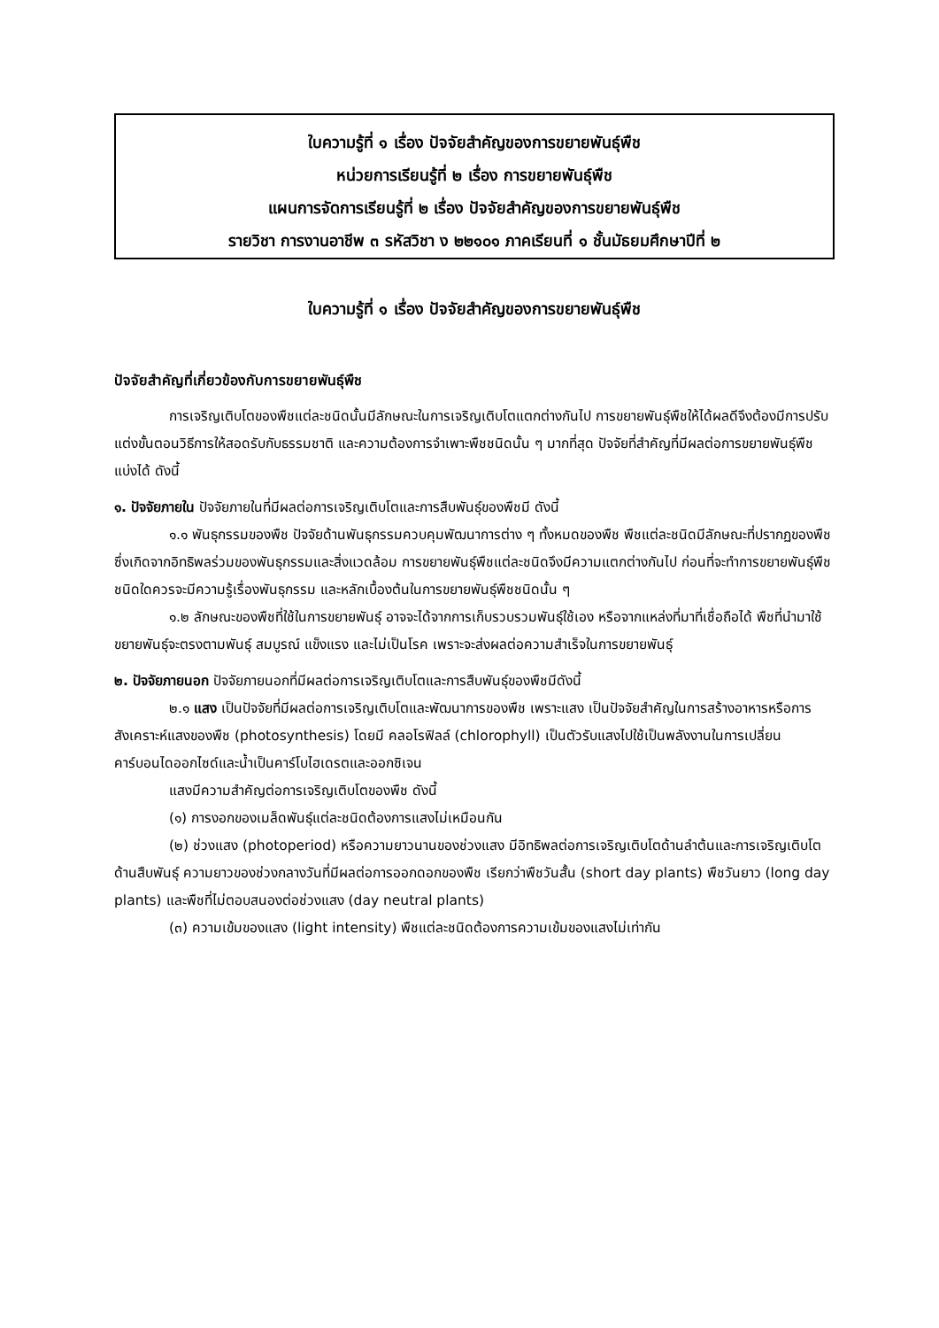ใบความรู้ที่ ๑ เรื่อง ปัจจัยสำคัญของการขยายพันธุ์พืช
หน่วยการเรียนรู้ที่ ๒ เรื่อง การขยายพันธุ์พืช
แผนการจัดการเรียนรู้ที่ ๒ เรื่อง ปัจจัยสำคัญของการขยายพันธุ์พืช
รายวิชา การงานอาชีพ ๓ รหัสวิชา ง ๒๒๑๐๑ ภาคเรียนที่ ๑ ชั้นมัธยมศึกษาปีที่ ๒
ใบความรู้ที่ ๑ เรื่อง ปัจจัยสำคัญของการขยายพันธุ์พืช
ปัจจัยสำคัญที่เกี่ยวข้องกับการขยายพันธุ์พืช
การเจริญเติบโตของพืชแต่ละชนิดนั้นมีลักษณะในการเจริญเติบโตแตกต่างกันไป การขยายพันธุ์พืชให้ได้ผลดีจึงต้องมีการปรับแต่งขั้นตอนวิธีการให้สอดรับกับธรรมชาติ และความต้องการจำเพาะพืชชนิดนั้น ๆ มากที่สุด ปัจจัยที่สำคัญที่มีผลต่อการขยายพันธุ์พืช แบ่งได้ ดังนี้
๑. ปัจจัยภายใน ปัจจัยภายในที่มีผลต่อการเจริญเติบโตและการสืบพันธุ์ของพืชมี ดังนี้
๑.๑ พันธุกรรมของพืช ปัจจัยด้านพันธุกรรมควบคุมพัฒนาการต่าง ๆ ทั้งหมดของพืช พืชแต่ละชนิดมีลักษณะที่ปรากฏของพืชซึ่งเกิดจากอิทธิพลร่วมของพันธุกรรมและสิ่งแวดล้อม การขยายพันธุ์พืชแต่ละชนิดจึงมีความแตกต่างกันไป ก่อนที่จะทำการขยายพันธุ์พืชชนิดใดควรจะมีความรู้เรื่องพันธุกรรม และหลักเบื้องต้นในการขยายพันธุ์พืชชนิดนั้น ๆ
๑.๒ ลักษณะของพืชที่ใช้ในการขยายพันธุ์ อาจจะได้จากการเก็บรวบรวมพันธุ์ใช้เอง หรือจากแหล่งที่มาที่เชื่อถือได้ พืชที่นำมาใช้ขยายพันธุ์จะตรงตามพันธุ์ สมบูรณ์ แข็งแรง และไม่เป็นโรค เพราะจะส่งผลต่อความสำเร็จในการขยายพันธุ์
๒. ปัจจัยภายนอก ปัจจัยภายนอกที่มีผลต่อการเจริญเติบโตและการสืบพันธุ์ของพืชมีดังนี้
๒.๑ แสง เป็นปัจจัยที่มีผลต่อการเจริญเติบโตและพัฒนาการของพืช เพราะแสง เป็นปัจจัยสำคัญในการสร้างอาหารหรือการสังเคราะห์แสงของพืช (photosynthesis) โดยมี คลอโรฟิลล์ (chlorophyll) เป็นตัวรับแสงไปใช้เป็นพลังงานในการเปลี่ยนคาร์บอนไดออกไซด์และน้ำเป็นคาร์โบไฮเดรตและออกซิเจน
แสงมีความสำคัญต่อการเจริญเติบโตของพืช ดังนี้
(๑) การงอกของเมล็ดพันธุ์แต่ละชนิดต้องการแสงไม่เหมือนกัน
(๒) ช่วงแสง (photoperiod) หรือความยาวนานของช่วงแสง มีอิทธิพลต่อการเจริญเติบโตด้านลำต้นและการเจริญเติบโตด้านสืบพันธุ์ ความยาวของช่วงกลางวันที่มีผลต่อการออกดอกของพืช เรียกว่าพืชวันสั้น (short day plants) พืชวันยาว (long day plants) และพืชที่ไม่ตอบสนองต่อช่วงแสง (day neutral plants)
(๓) ความเข้มของแสง (light intensity) พืชแต่ละชนิดต้องการความเข้มของแสงไม่เท่ากัน